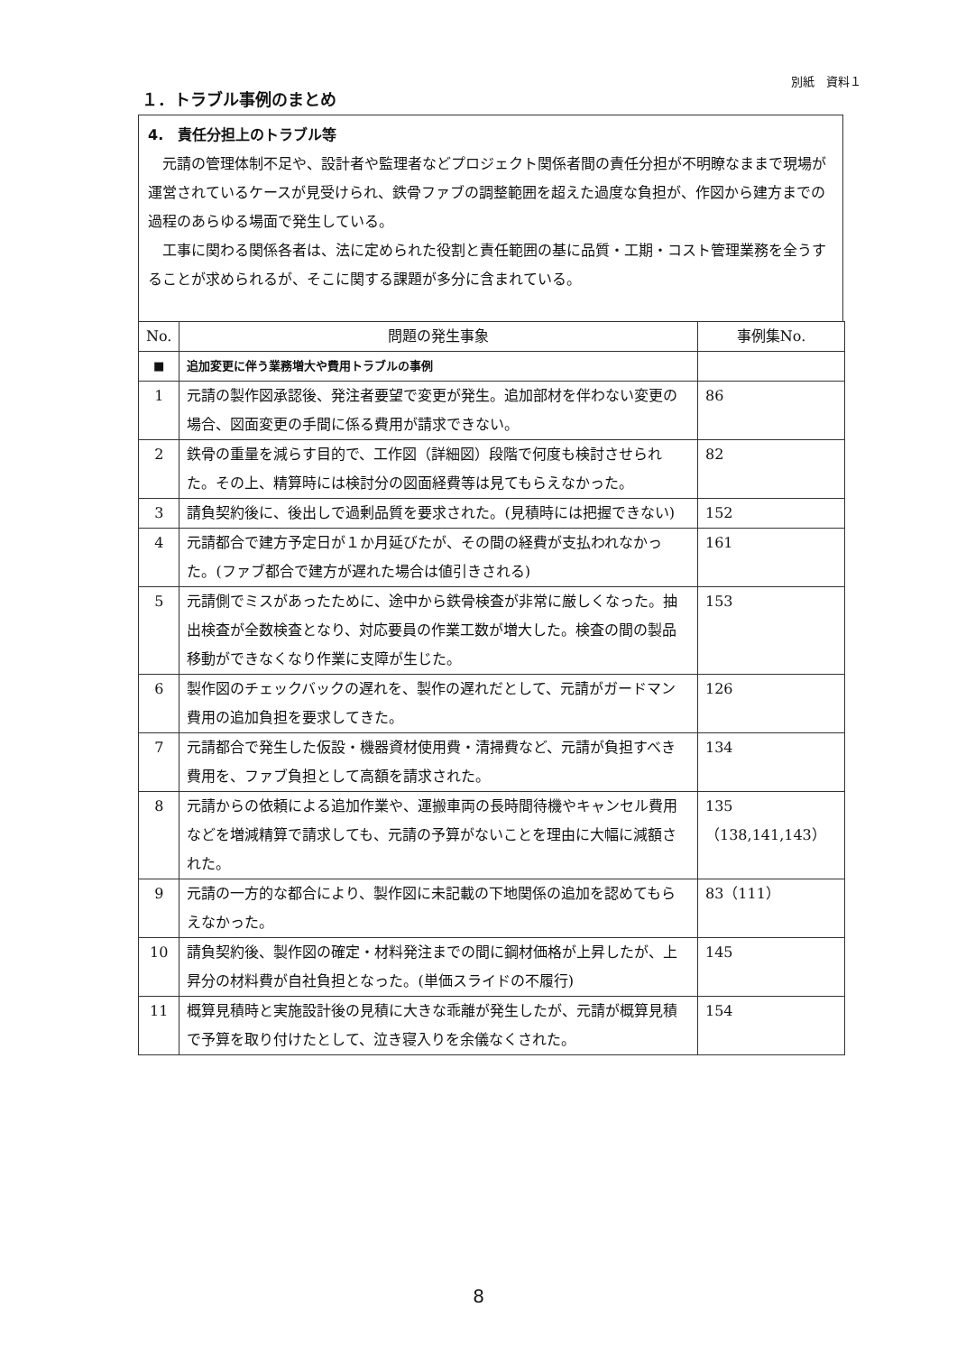別紙　資料１
１．トラブル事例のまとめ
4.　責任分担上のトラブル等
元請の管理体制不足や、設計者や監理者などプロジェクト関係者間の責任分担が不明瞭なままで現場が運営されているケースが見受けられ、鉄骨ファブの調整範囲を超えた過度な負担が、作図から建方までの過程のあらゆる場面で発生している。
工事に関わる関係各者は、法に定められた役割と責任範囲の基に品質・工期・コスト管理業務を全うすることが求められるが、そこに関する課題が多分に含まれている。
| No. | 問題の発生事象 | 事例集No. |
| --- | --- | --- |
| ■ | 追加変更に伴う業務増大や費用トラブルの事例 | |
| 1 | 元請の製作図承認後、発注者要望で変更が発生。追加部材を伴わない変更の場合、図面変更の手間に係る費用が請求できない。 | 86 |
| 2 | 鉄骨の重量を減らす目的で、工作図（詳細図）段階で何度も検討させられた。その上、精算時には検討分の図面経費等は見てもらえなかった。 | 82 |
| 3 | 請負契約後に、後出しで過剰品質を要求された。(見積時には把握できない) | 152 |
| 4 | 元請都合で建方予定日が１か月延びたが、その間の経費が支払われなかった。(ファブ都合で建方が遅れた場合は値引きされる) | 161 |
| 5 | 元請側でミスがあったために、途中から鉄骨検査が非常に厳しくなった。抽出検査が全数検査となり、対応要員の作業工数が増大した。検査の間の製品移動ができなくなり作業に支障が生じた。 | 153 |
| 6 | 製作図のチェックバックの遅れを、製作の遅れだとして、元請がガードマン費用の追加負担を要求してきた。 | 126 |
| 7 | 元請都合で発生した仮設・機器資材使用費・清掃費など、元請が負担すべき費用を、ファブ負担として高額を請求された。 | 134 |
| 8 | 元請からの依頼による追加作業や、運搬車両の長時間待機やキャンセル費用などを増減精算で請求しても、元請の予算がないことを理由に大幅に減額された。 | 135 （138,141,143） |
| 9 | 元請の一方的な都合により、製作図に未記載の下地関係の追加を認めてもらえなかった。 | 83（111） |
| 10 | 請負契約後、製作図の確定・材料発注までの間に鋼材価格が上昇したが、上昇分の材料費が自社負担となった。(単価スライドの不履行) | 145 |
| 11 | 概算見積時と実施設計後の見積に大きな乖離が発生したが、元請が概算見積で予算を取り付けたとして、泣き寝入りを余儀なくされた。 | 154 |
8